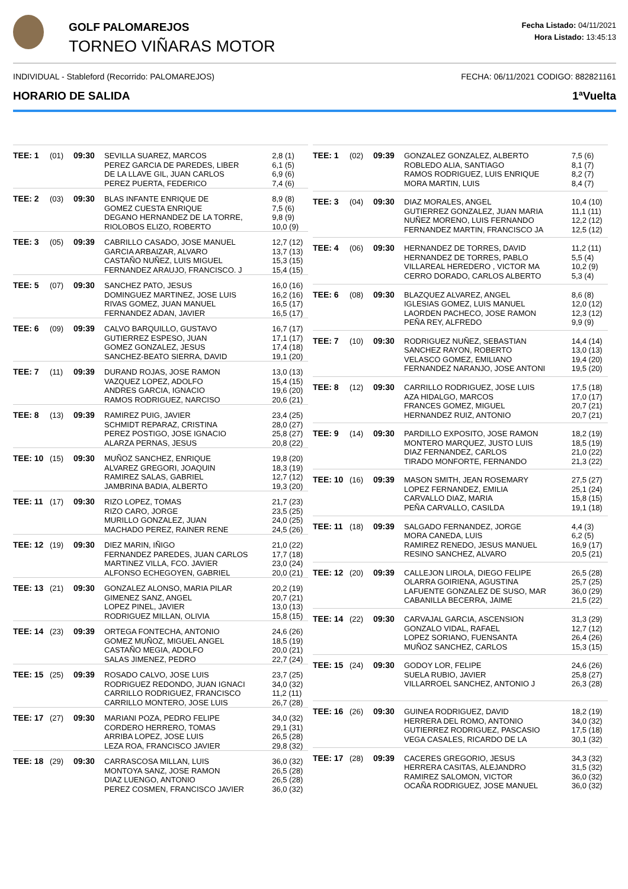GOLF PALOMAREJOS
TORNEO VIÑARAS MOTOR
Fecha Listado: 04/11/2021
Hora Listado: 13:45:13
INDIVIDUAL - Stableford (Recorrido: PALOMAREJOS) FECHA: 06/11/2021 CODIGO: 882821161
HORARIO DE SALIDA 1ªVuelta
| TEE: 1 | (01) | 09:30 | SEVILLA SUAREZ, MARCOS PEREZ GARCIA DE PAREDES, LIBER DE LA LLAVE GIL, JUAN CARLOS PEREZ PUERTA, FEDERICO | 2,8 (1) 6,1 (5) 6,9 (6) 7,4 (6) |
| TEE: 2 | (03) | 09:30 | BLAS INFANTE ENRIQUE DE GOMEZ CUESTA ENRIQUE DEGANO HERNANDEZ DE LA TORRE, RIOLOBOS ELIZO, ROBERTO | 8,9 (8) 7,5 (6) 9,8 (9) 10,0 (9) |
| TEE: 3 | (05) | 09:39 | CABRILLO CASADO, JOSE MANUEL GARCIA ARBAIZAR, ALVARO CASTAÑO NUÑEZ, LUIS MIGUEL FERNANDEZ ARAUJO, FRANCISCO. J | 12,7 (12) 13,7 (13) 15,3 (15) 15,4 (15) |
| TEE: 5 | (07) | 09:30 | SANCHEZ PATO, JESUS DOMINGUEZ MARTINEZ, JOSE LUIS RIVAS GOMEZ, JUAN MANUEL FERNANDEZ ADAN, JAVIER | 16,0 (16) 16,2 (16) 16,5 (17) 16,5 (17) |
| TEE: 6 | (09) | 09:39 | CALVO BARQUILLO, GUSTAVO GUTIERREZ ESPESO, JUAN GOMEZ GONZALEZ, JESUS SANCHEZ-BEATO SIERRA, DAVID | 16,7 (17) 17,1 (17) 17,4 (18) 19,1 (20) |
| TEE: 7 | (11) | 09:39 | DURAND ROJAS, JOSE RAMON VAZQUEZ LOPEZ, ADOLFO ANDRES GARCIA, IGNACIO RAMOS RODRIGUEZ, NARCISO | 13,0 (13) 15,4 (15) 19,6 (20) 20,6 (21) |
| TEE: 8 | (13) | 09:39 | RAMIREZ PUIG, JAVIER SCHMIDT REPARAZ, CRISTINA PEREZ POSTIGO, JOSE IGNACIO ALARZA PERNAS, JESUS | 23,4 (25) 28,0 (27) 25,8 (27) 20,8 (22) |
| TEE: 10 | (15) | 09:30 | MUÑOZ SANCHEZ, ENRIQUE ALVAREZ GREGORI, JOAQUIN RAMIREZ SALAS, GABRIEL JAMBRINA BADIA, ALBERTO | 19,8 (20) 18,3 (19) 12,7 (12) 19,3 (20) |
| TEE: 11 | (17) | 09:30 | RIZO LOPEZ, TOMAS RIZO CARO, JORGE MURILLO GONZALEZ, JUAN MACHADO PEREZ, RAINER RENE | 21,7 (23) 23,5 (25) 24,0 (25) 24,5 (26) |
| TEE: 12 | (19) | 09:30 | DIEZ MARIN, IÑIGO FERNANDEZ PAREDES, JUAN CARLOS MARTINEZ VILLA, FCO. JAVIER ALFONSO ECHEGOYEN, GABRIEL | 21,0 (22) 17,7 (18) 23,0 (24) 20,0 (21) |
| TEE: 13 | (21) | 09:30 | GONZALEZ ALONSO, MARIA PILAR GIMENEZ SANZ, ANGEL LOPEZ PINEL, JAVIER RODRIGUEZ MILLAN, OLIVIA | 20,2 (19) 20,7 (21) 13,0 (13) 15,8 (15) |
| TEE: 14 | (23) | 09:39 | ORTEGA FONTECHA, ANTONIO GOMEZ MUÑOZ, MIGUEL ANGEL CASTAÑO MEGIA, ADOLFO SALAS JIMENEZ, PEDRO | 24,6 (26) 18,5 (19) 20,0 (21) 22,7 (24) |
| TEE: 15 | (25) | 09:39 | ROSADO CALVO, JOSE LUIS RODRIGUEZ REDONDO, JUAN IGNACI CARRILLO RODRIGUEZ, FRANCISCO CARRILLO MONTERO, JOSE LUIS | 23,7 (25) 34,0 (32) 11,2 (11) 26,7 (28) |
| TEE: 17 | (27) | 09:30 | MARIANI POZA, PEDRO FELIPE CORDERO HERRERO, TOMAS ARRIBA LOPEZ, JOSE LUIS LEZA ROA, FRANCISCO JAVIER | 34,0 (32) 29,1 (31) 26,5 (28) 29,8 (32) |
| TEE: 18 | (29) | 09:30 | CARRASCOSA MILLAN, LUIS MONTOYA SANZ, JOSE RAMON DIAZ LUENGO, ANTONIO PEREZ COSMEN, FRANCISCO JAVIER | 36,0 (32) 26,5 (28) 26,5 (28) 36,0 (32) |
| TEE: 1 | (02) | 09:39 | GONZALEZ GONZALEZ, ALBERTO ROBLEDO ALIA, SANTIAGO RAMOS RODRIGUEZ, LUIS ENRIQUE MORA MARTIN, LUIS | 7,5 (6) 8,1 (7) 8,2 (7) 8,4 (7) |
| TEE: 3 | (04) | 09:30 | DIAZ MORALES, ANGEL GUTIERREZ GONZALEZ, JUAN MARIA NUÑEZ MORENO, LUIS FERNANDO FERNANDEZ MARTIN, FRANCISCO JA | 10,4 (10) 11,1 (11) 12,2 (12) 12,5 (12) |
| TEE: 4 | (06) | 09:30 | HERNANDEZ DE TORRES, DAVID HERNANDEZ DE TORRES, PABLO VILLAREAL HEREDERO , VICTOR MA CERRO DORADO, CARLOS ALBERTO | 11,2 (11) 5,5 (4) 10,2 (9) 5,3 (4) |
| TEE: 6 | (08) | 09:30 | BLAZQUEZ ALVAREZ, ANGEL IGLESIAS GOMEZ, LUIS MANUEL LAORDEN PACHECO, JOSE RAMON PEÑA REY, ALFREDO | 8,6 (8) 12,0 (12) 12,3 (12) 9,9 (9) |
| TEE: 7 | (10) | 09:30 | RODRIGUEZ NUÑEZ, SEBASTIAN SANCHEZ RAYON, ROBERTO VELASCO GOMEZ, EMILIANO FERNANDEZ NARANJO, JOSE ANTONI | 14,4 (14) 13,0 (13) 19,4 (20) 19,5 (20) |
| TEE: 8 | (12) | 09:30 | CARRILLO RODRIGUEZ, JOSE LUIS AZA HIDALGO, MARCOS FRANCES GOMEZ, MIGUEL HERNANDEZ RUIZ, ANTONIO | 17,5 (18) 17,0 (17) 20,7 (21) 20,7 (21) |
| TEE: 9 | (14) | 09:30 | PARDILLO EXPOSITO, JOSE RAMON MONTERO MARQUEZ, JUSTO LUIS DIAZ FERNANDEZ, CARLOS TIRADO MONFORTE, FERNANDO | 18,2 (19) 18,5 (19) 21,0 (22) 21,3 (22) |
| TEE: 10 | (16) | 09:39 | MASON SMITH, JEAN ROSEMARY LOPEZ FERNANDEZ, EMILIA CARVALLO DIAZ, MARIA PEÑA CARVALLO, CASILDA | 27,5 (27) 25,1 (24) 15,8 (15) 19,1 (18) |
| TEE: 11 | (18) | 09:39 | SALGADO FERNANDEZ, JORGE MORA CANEDA, LUIS RAMIREZ RENEDO, JESUS MANUEL RESINO SANCHEZ, ALVARO | 4,4 (3) 6,2 (5) 16,9 (17) 20,5 (21) |
| TEE: 12 | (20) | 09:39 | CALLEJON LIROLA, DIEGO FELIPE OLARRA GOIRIENA, AGUSTINA LAFUENTE GONZALEZ DE SUSO, MAR CABANILLA BECERRA, JAIME | 26,5 (28) 25,7 (25) 36,0 (29) 21,5 (22) |
| TEE: 14 | (22) | 09:30 | CARVAJAL GARCIA, ASCENSION GONZALO VIDAL, RAFAEL LOPEZ SORIANO, FUENSANTA MUÑOZ SANCHEZ, CARLOS | 31,3 (29) 12,7 (12) 26,4 (26) 15,3 (15) |
| TEE: 15 | (24) | 09:30 | GODOY LOR, FELIPE SUELA RUBIO, JAVIER VILLARROEL SANCHEZ, ANTONIO J | 24,6 (26) 25,8 (27) 26,3 (28) |
| TEE: 16 | (26) | 09:30 | GUINEA RODRIGUEZ, DAVID HERRERA DEL ROMO, ANTONIO GUTIERREZ RODRIGUEZ, PASCASIO VEGA CASALES, RICARDO DE LA | 18,2 (19) 34,0 (32) 17,5 (18) 30,1 (32) |
| TEE: 17 | (28) | 09:39 | CACERES GREGORIO, JESUS HERRERA CASITAS, ALEJANDRO RAMIREZ SALOMON, VICTOR OCAÑA RODRIGUEZ, JOSE MANUEL | 34,3 (32) 31,5 (32) 36,0 (32) 36,0 (32) |